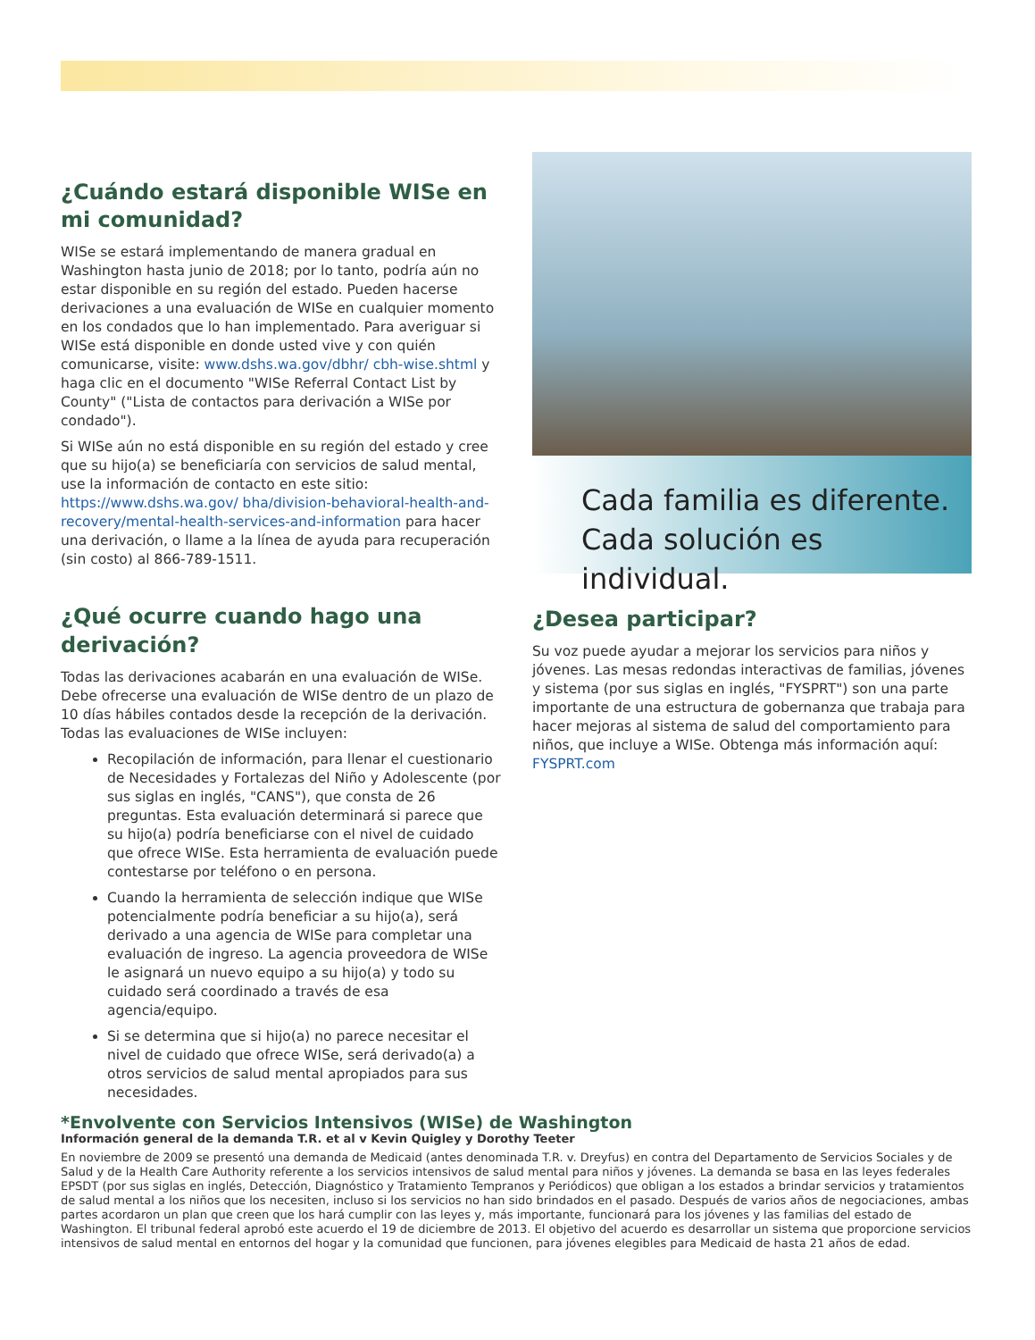¿Cuándo estará disponible WISe en mi comunidad?
WISe se estará implementando de manera gradual en Washington hasta junio de 2018; por lo tanto, podría aún no estar disponible en su región del estado. Pueden hacerse derivaciones a una evaluación de WISe en cualquier momento en los condados que lo han implementado. Para averiguar si WISe está disponible en donde usted vive y con quién comunicarse, visite: www.dshs.wa.gov/dbhr/ cbh-wise.shtml y haga clic en el documento "WISe Referral Contact List by County" ("Lista de contactos para derivación a WISe por condado").
Si WISe aún no está disponible en su región del estado y cree que su hijo(a) se beneficiaría con servicios de salud mental, use la información de contacto en este sitio: https://www.dshs.wa.gov/ bha/division-behavioral-health-and-recovery/mental-health-services-and-information para hacer una derivación, o llame a la línea de ayuda para recuperación (sin costo) al 866-789-1511.
¿Qué ocurre cuando hago una derivación?
Todas las derivaciones acabarán en una evaluación de WISe. Debe ofrecerse una evaluación de WISe dentro de un plazo de 10 días hábiles contados desde la recepción de la derivación. Todas las evaluaciones de WISe incluyen:
Recopilación de información, para llenar el cuestionario de Necesidades y Fortalezas del Niño y Adolescente (por sus siglas en inglés, "CANS"), que consta de 26 preguntas. Esta evaluación determinará si parece que su hijo(a) podría beneficiarse con el nivel de cuidado que ofrece WISe. Esta herramienta de evaluación puede contestarse por teléfono o en persona.
Cuando la herramienta de selección indique que WISe potencialmente podría beneficiar a su hijo(a), será derivado a una agencia de WISe para completar una evaluación de ingreso. La agencia proveedora de WISe le asignará un nuevo equipo a su hijo(a) y todo su cuidado será coordinado a través de esa agencia/equipo.
Si se determina que si hijo(a) no parece necesitar el nivel de cuidado que ofrece WISe, será derivado(a) a otros servicios de salud mental apropiados para sus necesidades.
Cada familia es diferente.
Cada solución es individual.
¿Desea participar?
Su voz puede ayudar a mejorar los servicios para niños y jóvenes. Las mesas redondas interactivas de familias, jóvenes y sistema (por sus siglas en inglés, "FYSPRT") son una parte importante de una estructura de gobernanza que trabaja para hacer mejoras al sistema de salud del comportamiento para niños, que incluye a WISe. Obtenga más información aquí: FYSPRT.com
*Envolvente con Servicios Intensivos (WISe) de Washington
Información general de la demanda T.R. et al v Kevin Quigley y Dorothy Teeter
En noviembre de 2009 se presentó una demanda de Medicaid (antes denominada T.R. v. Dreyfus) en contra del Departamento de Servicios Sociales y de Salud y de la Health Care Authority referente a los servicios intensivos de salud mental para niños y jóvenes. La demanda se basa en las leyes federales EPSDT (por sus siglas en inglés, Detección, Diagnóstico y Tratamiento Tempranos y Periódicos) que obligan a los estados a brindar servicios y tratamientos de salud mental a los niños que los necesiten, incluso si los servicios no han sido brindados en el pasado. Después de varios años de negociaciones, ambas partes acordaron un plan que creen que los hará cumplir con las leyes y, más importante, funcionará para los jóvenes y las familias del estado de Washington. El tribunal federal aprobó este acuerdo el 19 de diciembre de 2013. El objetivo del acuerdo es desarrollar un sistema que proporcione servicios intensivos de salud mental en entornos del hogar y la comunidad que funcionen, para jóvenes elegibles para Medicaid de hasta 21 años de edad.